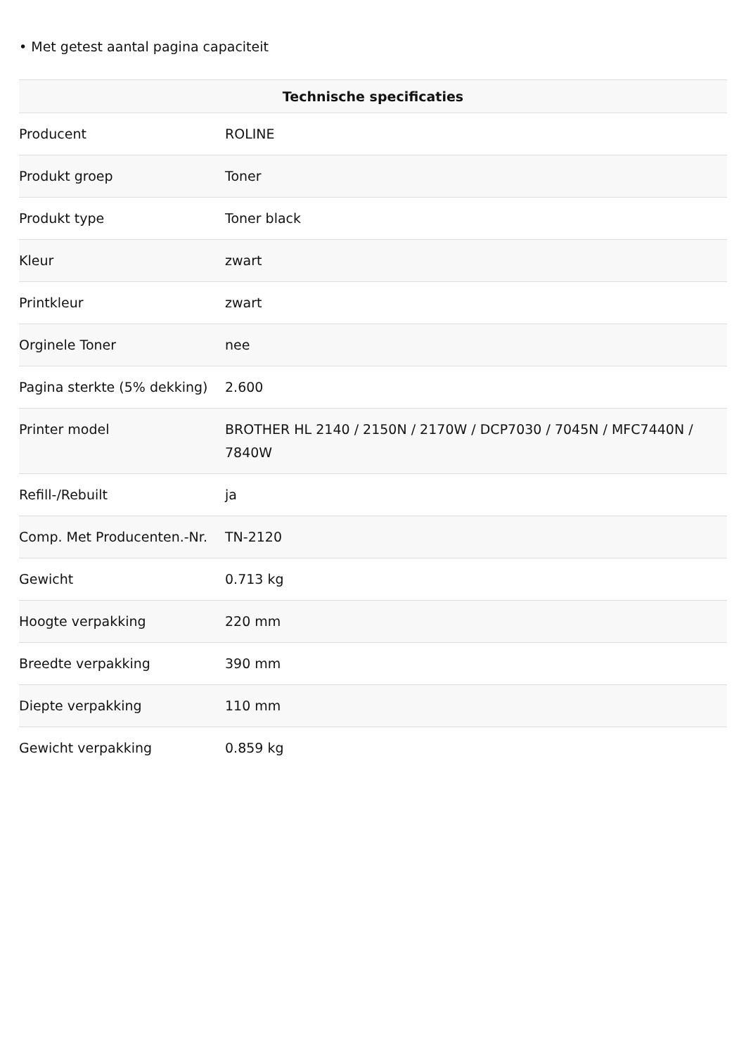• Met getest aantal pagina capaciteit
| Technische specificaties | |
| --- | --- |
| Producent | ROLINE |
| Produkt groep | Toner |
| Produkt type | Toner black |
| Kleur | zwart |
| Printkleur | zwart |
| Orginele Toner | nee |
| Pagina sterkte (5% dekking) | 2.600 |
| Printer model | BROTHER HL 2140 / 2150N / 2170W / DCP7030 / 7045N / MFC7440N / 7840W |
| Refill-/Rebuilt | ja |
| Comp. Met Producenten.-Nr. | TN-2120 |
| Gewicht | 0.713 kg |
| Hoogte verpakking | 220 mm |
| Breedte verpakking | 390 mm |
| Diepte verpakking | 110 mm |
| Gewicht verpakking | 0.859 kg |